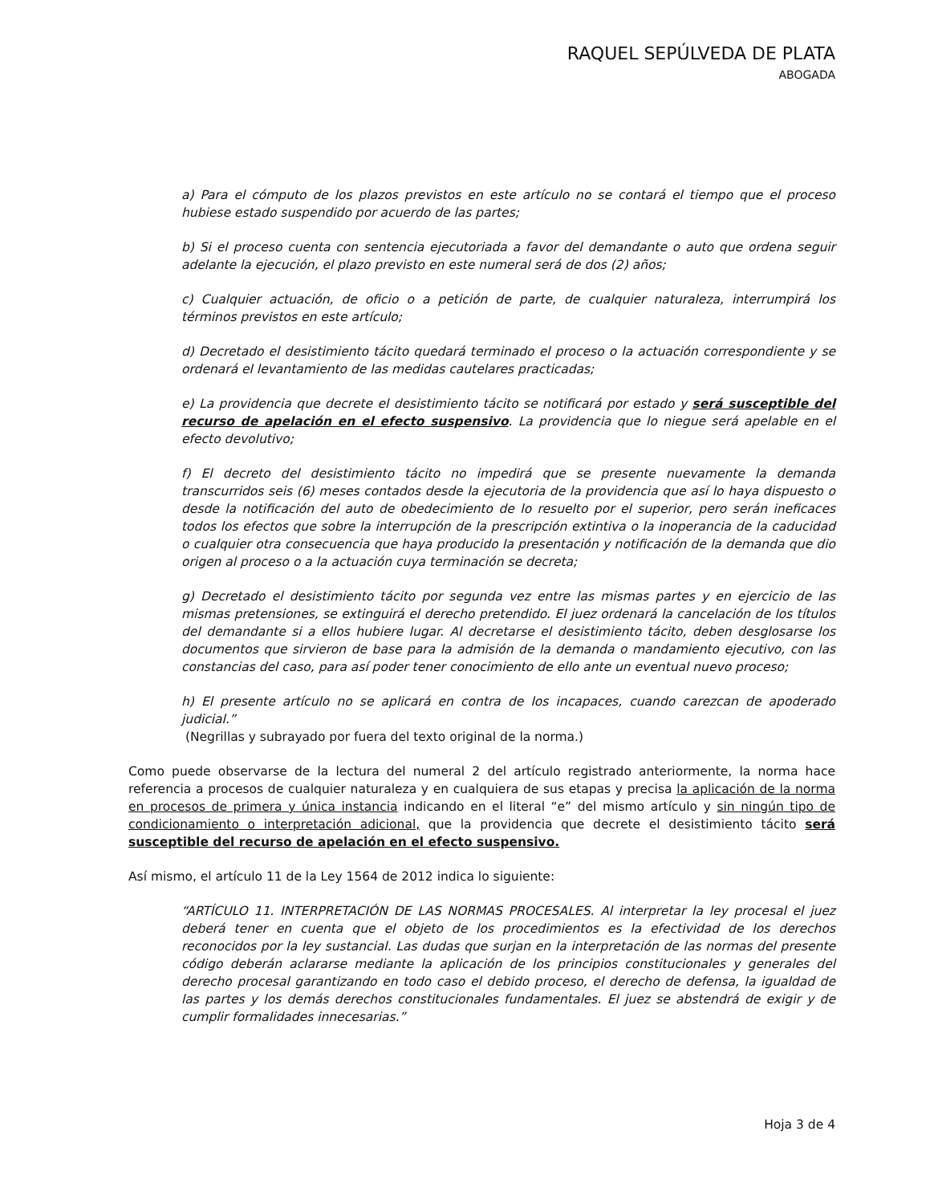RAQUEL SEPÚLVEDA DE PLATA
ABOGADA
a) Para el cómputo de los plazos previstos en este artículo no se contará el tiempo que el proceso hubiese estado suspendido por acuerdo de las partes;
b) Si el proceso cuenta con sentencia ejecutoriada a favor del demandante o auto que ordena seguir adelante la ejecución, el plazo previsto en este numeral será de dos (2) años;
c) Cualquier actuación, de oficio o a petición de parte, de cualquier naturaleza, interrumpirá los términos previstos en este artículo;
d) Decretado el desistimiento tácito quedará terminado el proceso o la actuación correspondiente y se ordenará el levantamiento de las medidas cautelares practicadas;
e) La providencia que decrete el desistimiento tácito se notificará por estado y será susceptible del recurso de apelación en el efecto suspensivo. La providencia que lo niegue será apelable en el efecto devolutivo;
f) El decreto del desistimiento tácito no impedirá que se presente nuevamente la demanda transcurridos seis (6) meses contados desde la ejecutoria de la providencia que así lo haya dispuesto o desde la notificación del auto de obedecimiento de lo resuelto por el superior, pero serán ineficaces todos los efectos que sobre la interrupción de la prescripción extintiva o la inoperancia de la caducidad o cualquier otra consecuencia que haya producido la presentación y notificación de la demanda que dio origen al proceso o a la actuación cuya terminación se decreta;
g) Decretado el desistimiento tácito por segunda vez entre las mismas partes y en ejercicio de las mismas pretensiones, se extinguirá el derecho pretendido. El juez ordenará la cancelación de los títulos del demandante si a ellos hubiere lugar. Al decretarse el desistimiento tácito, deben desglosarse los documentos que sirvieron de base para la admisión de la demanda o mandamiento ejecutivo, con las constancias del caso, para así poder tener conocimiento de ello ante un eventual nuevo proceso;
h) El presente artículo no se aplicará en contra de los incapaces, cuando carezcan de apoderado judicial.”
(Negrillas y subrayado por fuera del texto original de la norma.)
Como puede observarse de la lectura del numeral 2 del artículo registrado anteriormente, la norma hace referencia a procesos de cualquier naturaleza y en cualquiera de sus etapas y precisa la aplicación de la norma en procesos de primera y única instancia indicando en el literal “e” del mismo artículo y sin ningún tipo de condicionamiento o interpretación adicional, que la providencia que decrete el desistimiento tácito será susceptible del recurso de apelación en el efecto suspensivo.
Así mismo, el artículo 11 de la Ley 1564 de 2012 indica lo siguiente:
“ARTÍCULO 11. INTERPRETACIÓN DE LAS NORMAS PROCESALES. Al interpretar la ley procesal el juez deberá tener en cuenta que el objeto de los procedimientos es la efectividad de los derechos reconocidos por la ley sustancial. Las dudas que surjan en la interpretación de las normas del presente código deberán aclararse mediante la aplicación de los principios constitucionales y generales del derecho procesal garantizando en todo caso el debido proceso, el derecho de defensa, la igualdad de las partes y los demás derechos constitucionales fundamentales. El juez se abstendrá de exigir y de cumplir formalidades innecesarias.”
Hoja 3 de 4